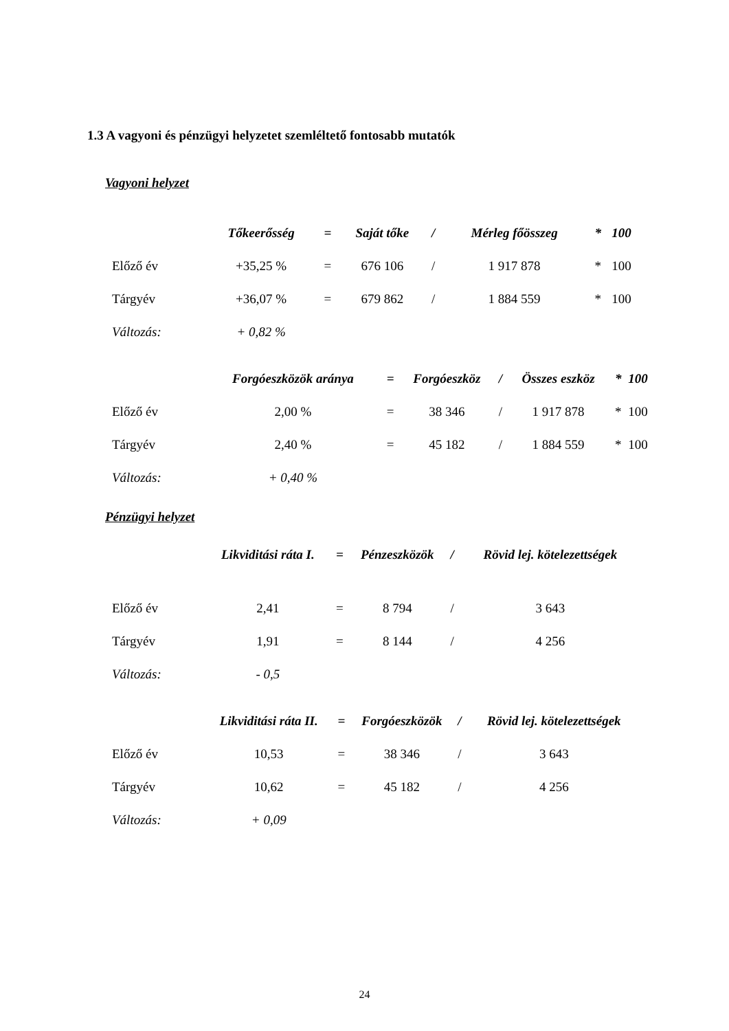1.3 A vagyoni és pénzügyi helyzetet szemléltető fontosabb mutatók
Vagyoni helyzet
| | Tőkeerősség | = | Saját tőke | / | Mérleg főösszeg | * | 100 |
| --- | --- | --- | --- | --- | --- | --- | --- |
| Előző év | +35,25 % | = | 676 106 | / | 1 917 878 | * | 100 |
| Tárgyév | +36,07 % | = | 679 862 | / | 1 884 559 | * | 100 |
| Változás: | + 0,82 % | | | | | | |
| | Forgóeszközök aránya | = | Forgóeszköz | / | Összes eszköz | * | 100 |
| --- | --- | --- | --- | --- | --- | --- | --- |
| Előző év | 2,00 % | = | 38 346 | / | 1 917 878 | * | 100 |
| Tárgyév | 2,40 % | = | 45 182 | / | 1 884 559 | * | 100 |
| Változás: | + 0,40 % | | | | | | |
Pénzügyi helyzet
| | Likviditási ráta I. | = | Pénzeszközök | / | Rövid lej. kötelezettségek |
| --- | --- | --- | --- | --- | --- |
| Előző év | 2,41 | = | 8 794 | / | 3 643 |
| Tárgyév | 1,91 | = | 8 144 | / | 4 256 |
| Változás: | - 0,5 | | | | |
| | Likviditási ráta II. | = | Forgóeszközök | / | Rövid lej. kötelezettségek |
| --- | --- | --- | --- | --- | --- |
| Előző év | 10,53 | = | 38 346 | / | 3 643 |
| Tárgyév | 10,62 | = | 45 182 | / | 4 256 |
| Változás: | + 0,09 | | | | |
24